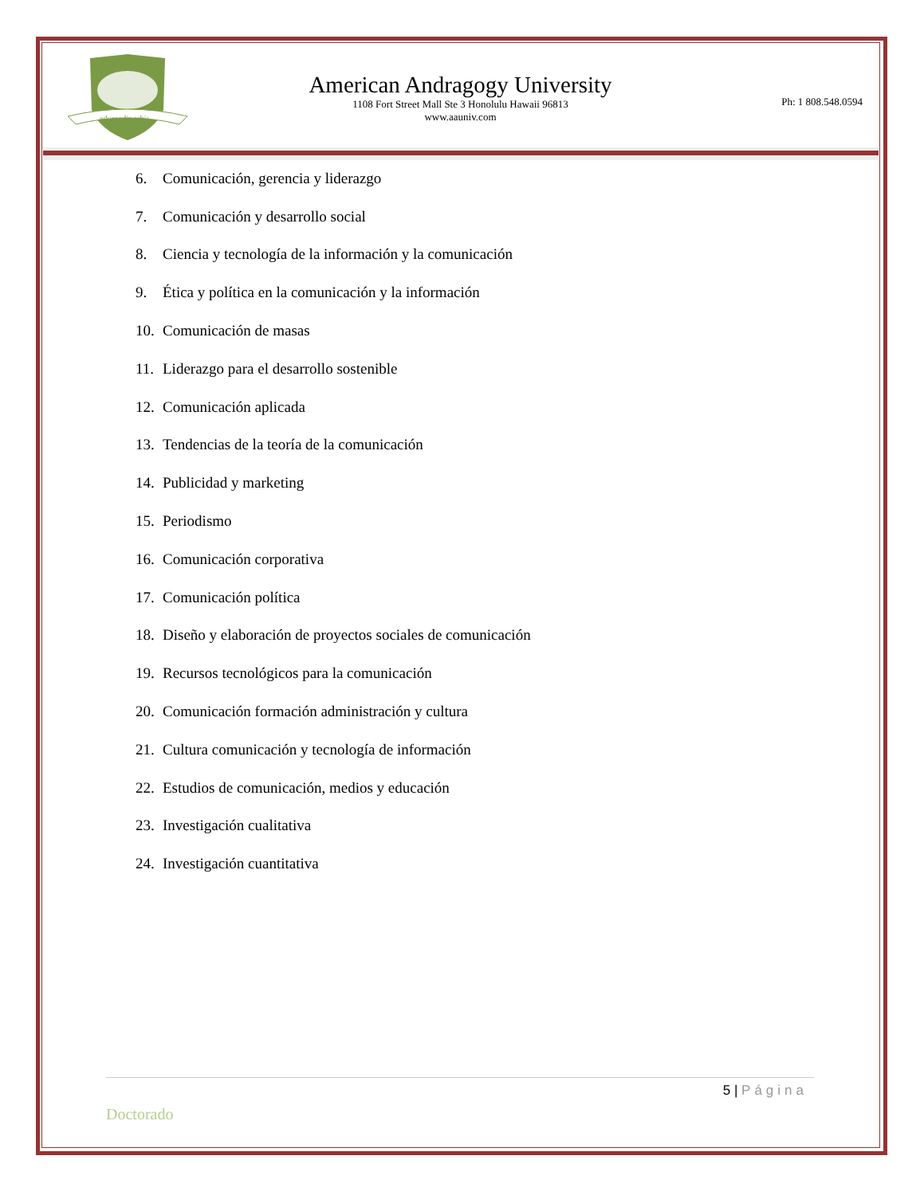educandis orbis
American Andragogy University
1108 Fort Street Mall Ste 3 Honolulu Hawaii 96813
www.aauniv.com
Ph: 1 808.548.0594
6. Comunicación, gerencia y liderazgo
7. Comunicación y desarrollo social
8. Ciencia y tecnología de la información y la comunicación
9. Ética y política en la comunicación y la información
10. Comunicación de masas
11. Liderazgo para el desarrollo sostenible
12. Comunicación aplicada
13. Tendencias de la teoría de la comunicación
14. Publicidad y marketing
15. Periodismo
16. Comunicación corporativa
17. Comunicación política
18. Diseño y elaboración de proyectos sociales de comunicación
19. Recursos tecnológicos para la comunicación
20. Comunicación formación administración y cultura
21. Cultura comunicación y tecnología de información
22. Estudios de comunicación, medios y educación
23. Investigación cualitativa
24. Investigación cuantitativa
5 | Página
Doctorado